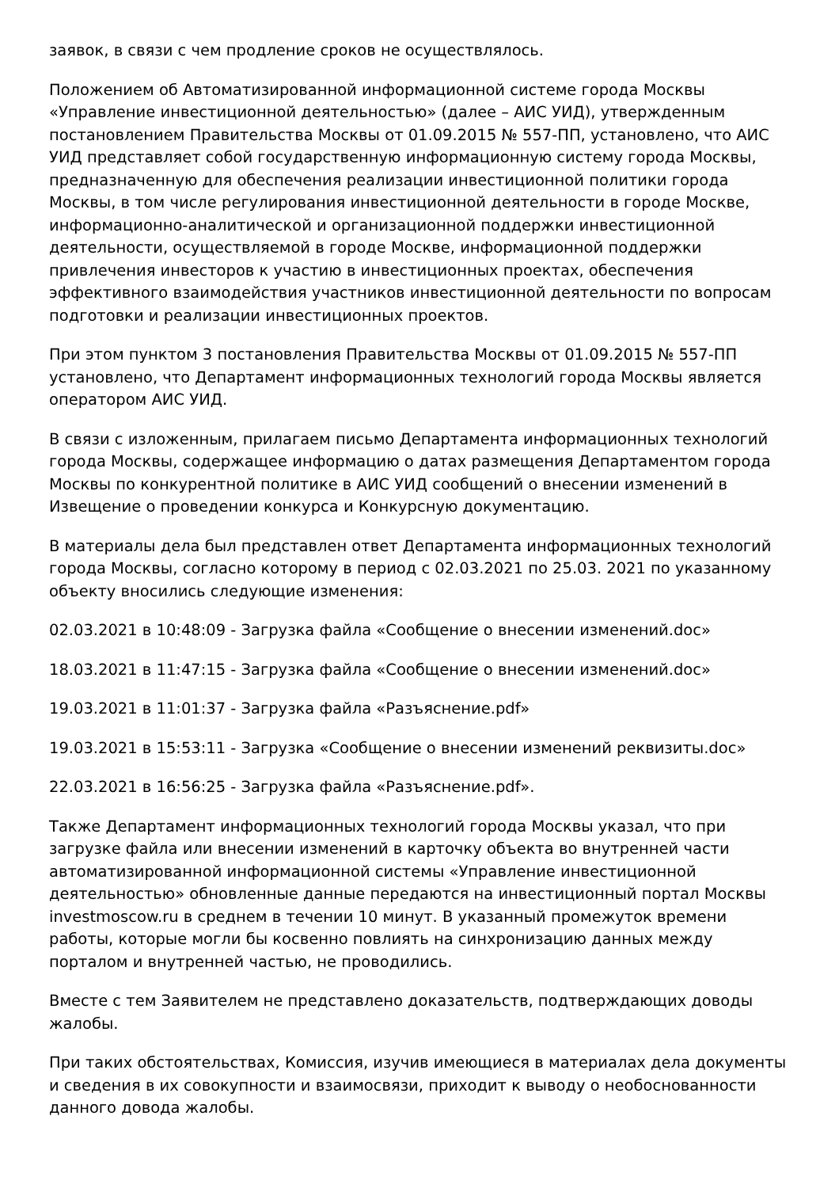заявок, в связи с чем продление сроков не осуществлялось.
Положением об Автоматизированной информационной системе города Москвы «Управление инвестиционной деятельностью» (далее – АИС УИД), утвержденным постановлением Правительства Москвы от 01.09.2015 № 557-ПП, установлено, что АИС УИД представляет собой государственную информационную систему города Москвы, предназначенную для обеспечения реализации инвестиционной политики города Москвы, в том числе регулирования инвестиционной деятельности в городе Москве, информационно-аналитической и организационной поддержки инвестиционной деятельности, осуществляемой в городе Москве, информационной поддержки привлечения инвесторов к участию в инвестиционных проектах, обеспечения эффективного взаимодействия участников инвестиционной деятельности по вопросам подготовки и реализации инвестиционных проектов.
При этом пунктом 3 постановления Правительства Москвы от 01.09.2015 № 557-ПП установлено, что Департамент информационных технологий города Москвы является оператором АИС УИД.
В связи с изложенным, прилагаем письмо Департамента информационных технологий города Москвы, содержащее информацию о датах размещения Департаментом города Москвы по конкурентной политике в АИС УИД сообщений о внесении изменений в Извещение о проведении конкурса и Конкурсную документацию.
В материалы дела был представлен ответ Департамента информационных технологий города Москвы, согласно которому в период с 02.03.2021 по 25.03. 2021 по указанному объекту вносились следующие изменения:
02.03.2021 в 10:48:09 - Загрузка файла «Сообщение о внесении изменений.doc»
18.03.2021 в 11:47:15 - Загрузка файла «Сообщение о внесении изменений.doc»
19.03.2021 в 11:01:37 - Загрузка файла «Разъяснение.pdf»
19.03.2021 в 15:53:11 - Загрузка «Сообщение о внесении изменений реквизиты.doc»
22.03.2021 в 16:56:25 - Загрузка файла «Разъяснение.pdf».
Также Департамент информационных технологий города Москвы указал, что при загрузке файла или внесении изменений в карточку объекта во внутренней части автоматизированной информационной системы «Управление инвестиционной деятельностью» обновленные данные передаются на инвестиционный портал Москвы investmoscow.ru в среднем в течении 10 минут. В указанный промежуток времени работы, которые могли бы косвенно повлиять на синхронизацию данных между порталом и внутренней частью, не проводились.
Вместе с тем Заявителем не представлено доказательств, подтверждающих доводы жалобы.
При таких обстоятельствах, Комиссия, изучив имеющиеся в материалах дела документы и сведения в их совокупности и взаимосвязи, приходит к выводу о необоснованности данного довода жалобы.